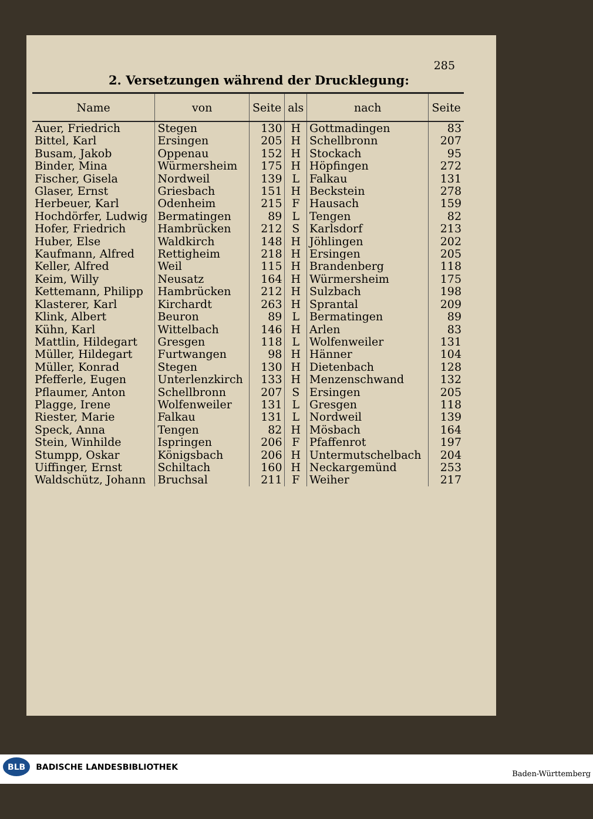285
2. Versetzungen während der Drucklegung:
| Name | von | Seite | als | nach | Seite |
| --- | --- | --- | --- | --- | --- |
| Auer, Friedrich | Stegen | 130 | H | Gottmadingen | 83 |
| Bittel, Karl | Ersingen | 205 | H | Schellbronn | 207 |
| Busam, Jakob | Oppenau | 152 | H | Stockach | 95 |
| Binder, Mina | Würmersheim | 175 | H | Höpfingen | 272 |
| Fischer, Gisela | Nordweil | 139 | L | Falkau | 131 |
| Glaser, Ernst | Griesbach | 151 | H | Beckstein | 278 |
| Herbeuer, Karl | Odenheim | 215 | F | Hausach | 159 |
| Hochdörfer, Ludwig | Bermatingen | 89 | L | Tengen | 82 |
| Hofer, Friedrich | Hambrücken | 212 | S | Karlsdorf | 213 |
| Huber, Else | Waldkirch | 148 | H | Jöhlingen | 202 |
| Kaufmann, Alfred | Rettigheim | 218 | H | Ersingen | 205 |
| Keller, Alfred | Weil | 115 | H | Brandenberg | 118 |
| Keim, Willy | Neusatz | 164 | H | Würmersheim | 175 |
| Kettemann, Philipp | Hambrücken | 212 | H | Sulzbach | 198 |
| Klasterer, Karl | Kirchardt | 263 | H | Sprantal | 209 |
| Klink, Albert | Beuron | 89 | L | Bermatingen | 89 |
| Kühn, Karl | Wittelbach | 146 | H | Arlen | 83 |
| Mattlin, Hildegart | Gresgen | 118 | L | Wolfenweiler | 131 |
| Müller, Hildegart | Furtwangen | 98 | H | Hänner | 104 |
| Müller, Konrad | Stegen | 130 | H | Dietenbach | 128 |
| Pfefferle, Eugen | Unterlenzkirch | 133 | H | Menzenschwand | 132 |
| Pflaumer, Anton | Schellbronn | 207 | S | Ersingen | 205 |
| Plagge, Irene | Wolfenweiler | 131 | L | Gresgen | 118 |
| Riester, Marie | Falkau | 131 | L | Nordweil | 139 |
| Speck, Anna | Tengen | 82 | H | Mösbach | 164 |
| Stein, Winhilde | Ispringen | 206 | F | Pfaffenrot | 197 |
| Stumpp, Oskar | Königsbach | 206 | H | Untermutschelbach | 204 |
| Uiffinger, Ernst | Schiltach | 160 | H | Neckargemünd | 253 |
| Waldschütz, Johann | Bruchsal | 211 | F | Weiher | 217 |
BLB BADISCHE LANDESBIBLIOTHEK Baden-Württemberg